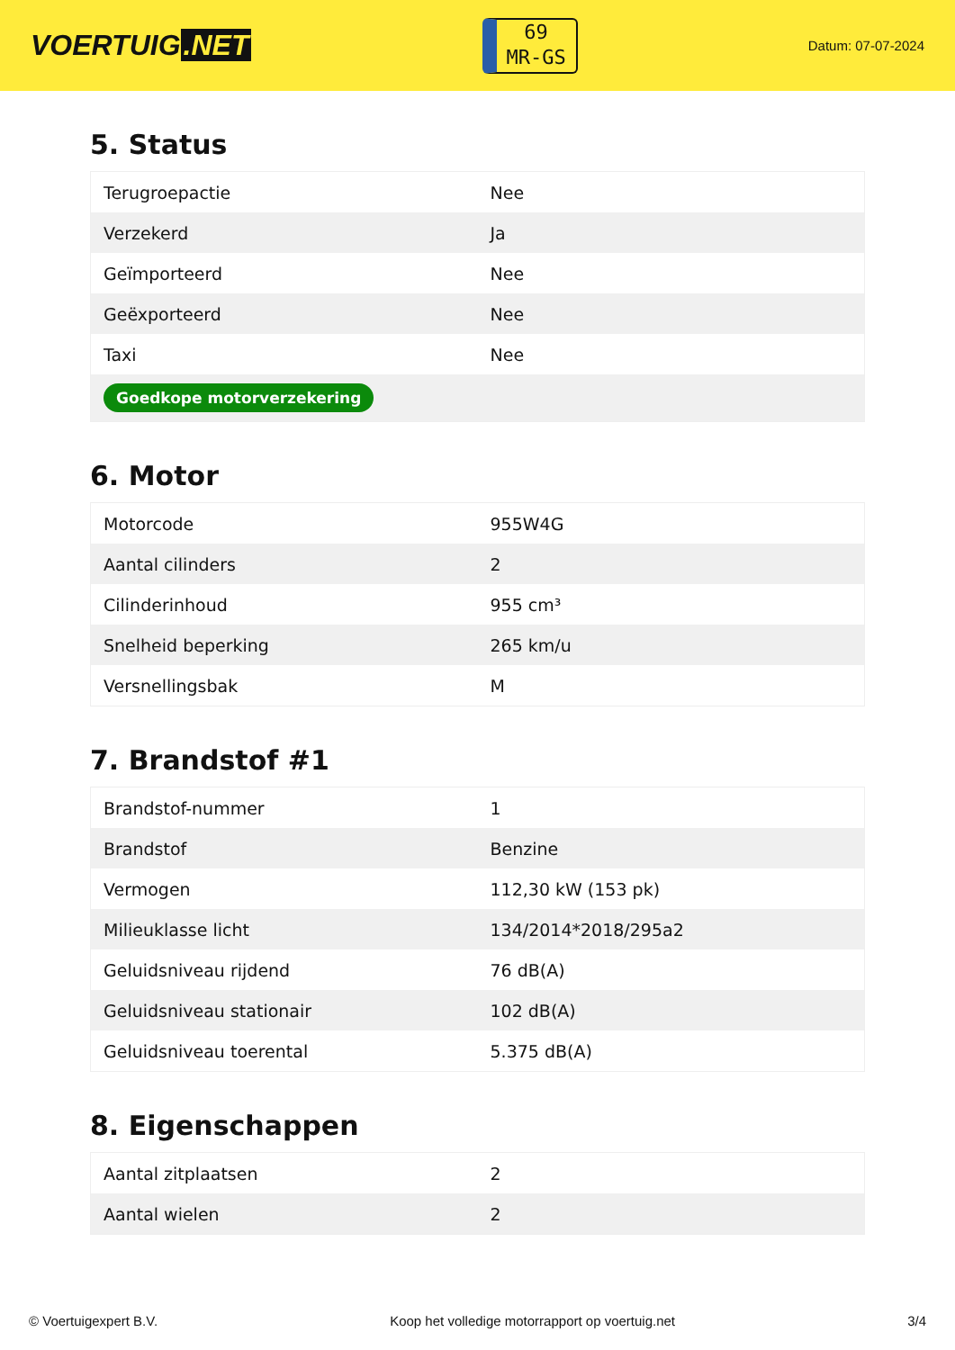VOERTUIG.NET
69
MR-GS
Datum: 07-07-2024
5. Status
| Terugroepactie | Nee |
| Verzekerd | Ja |
| Geïmporteerd | Nee |
| Geëxporteerd | Nee |
| Taxi | Nee |
| Goedkope motorverzekering | |
6. Motor
| Motorcode | 955W4G |
| Aantal cilinders | 2 |
| Cilinderinhoud | 955 cm³ |
| Snelheid beperking | 265 km/u |
| Versnellingsbak | M |
7. Brandstof #1
| Brandstof-nummer | 1 |
| Brandstof | Benzine |
| Vermogen | 112,30 kW (153 pk) |
| Milieuklasse licht | 134/2014*2018/295a2 |
| Geluidsniveau rijdend | 76 dB(A) |
| Geluidsniveau stationair | 102 dB(A) |
| Geluidsniveau toerental | 5.375 dB(A) |
8. Eigenschappen
| Aantal zitplaatsen | 2 |
| Aantal wielen | 2 |
© Voertuigexpert B.V. Koop het volledige motorrapport op voertuig.net 3/4